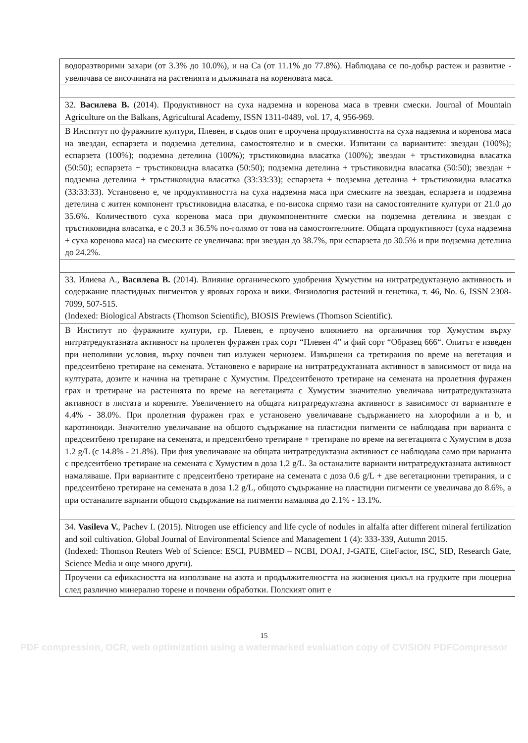| водоразтворими захари (от 3.3% до 10.0%), и на Ca (от 11.1% до 77.8%). Наблюдава се по-добър растеж и развитие - увеличава се височината на растенията и дължината на кореновата маса. |
| 32. Василева В. (2014). Продуктивност на суха надземна и коренова маса в тревни смески. Journal of Mountain Agriculture on the Balkans, Agricultural Academy, ISSN 1311-0489, vol. 17, 4, 956-969. |
| В Институт по фуражните култури, Плевен, в съдов опит е проучена продуктивността на суха надземна и коренова маса на звездан, еспарзета и подземна детелина, самостоятелно и в смески. Изпитани са вариантите: звездан (100%); еспарзета (100%); подземна детелина (100%); тръстиковидна власатка (100%); звездан + тръстиковидна власатка (50:50); еспарзета + тръстиковидна власатка (50:50); подземна детелина + тръстиковидна власатка (50:50); звездан + подземна детелина + тръстиковидна власатка (33:33:33); еспарзета + подземна детелина + тръстиковидна власатка (33:33:33). Установено е, че продуктивността на суха надземна маса при смеските на звездан, еспарзета и подземна детелина с житен компонент тръстиковидна власатка, е по-висока спрямо тази на самостоятелните култури от 21.0 до 35.6%. Количеството суха коренова маса при двукомпонентните смески на подземна детелина и звездан с тръстиковидна власатка, е с 20.3 и 36.5% по-голямо от това на самостоятелните. Общата продуктивност (суха надземна + суха коренова маса) на смеските се увеличава: при звездан до 38.7%, при еспарзета до 30.5% и при подземна детелина до 24.2%. |
| 33. Илиева А., Василева В. (2014). Влияние органического удобрения Хумустим на нитратредуктазную активность и содержание пластидных пигментов у яровых гороха и вики. Физиология растений и генетика, т. 46, No. 6, ISSN 2308-7099, 507-515. (Indexed: Biological Abstracts (Thomson Scientific), BIOSIS Prewiews (Thomson Scientific). |
| В Институт по фуражните култури, гр. Плевен, е проучено влиянието на органичния тор Хумустим върху нитратредуктазната активност на пролетен фуражен грах сорт “Плевен 4” и фий сорт “Образец 666“. Опитът е изведен при неполивни условия, върху почвен тип излужен чернозем. Извършени са третирания по време на вегетация и предсеитбено третиране на семената. Установено е вариране на нитратредуктазната активност в зависимост от вида на културата, дозите и начина на третиране с Хумустим. Предсеитбеното третиране на семената на пролетния фуражен грах и третиране на растенията по време на вегетацията с Хумустим значително увеличава нитратредуктазната активност в листата и корените. Увеличението на общата нитратредуктазна активност в зависимост от вариантите е 4.4% - 38.0%. При пролетния фуражен грах е установено увеличаване съдържанието на хлорофили a и b, и каротиноиди. Значително увеличаване на общото съдържание на пластидни пигменти се наблюдава при варианта с предсеитбено третиране на семената, и предсеитбено третиране + третиране по време на вегетацията с Хумустим в доза 1.2 g/L (с 14.8% - 21.8%). При фия увеличаване на общата нитратредуктазна активност се наблюдава само при варианта с предсеитбено третиране на семената с Хумустим в доза 1.2 g/L. За останалите варианти нитратредуктазната активност намаляваше. При вариантите с предсеитбено третиране на семената с доза 0.6 g/L + две вегетационни третирания, и с предсеитбено третиране на семената в доза 1.2 g/L, общото съдържание на пластидни пигменти се увеличава до 8.6%, а при останалите варианти общото съдържание на пигменти намалява до 2.1% - 13.1%. |
| 34. Vasileva V. , Pachev I. (2015). Nitrogen use efficiency and life cycle of nodules in alfalfa after different mineral fertilization and soil cultivation. Global Journal of Environmental Science and Management 1 (4): 333-339, Autumn 2015. (Indexed: Thomson Reuters Web of Science: ESCI, PUBMED – NCBI, DOAJ, J-GATE, CiteFactor, ISC, SID, Research Gate, Science Media и още много други). |
| Проучени са ефикасността на използване на азота и продължителността на жизнения цикъл на грудките при люцерна след различно минерално торене и почвени обработки. Полският опит е |
15
PDF compression, OCR, web optimization using a watermarked evaluation copy of CVISION PDFCompressor